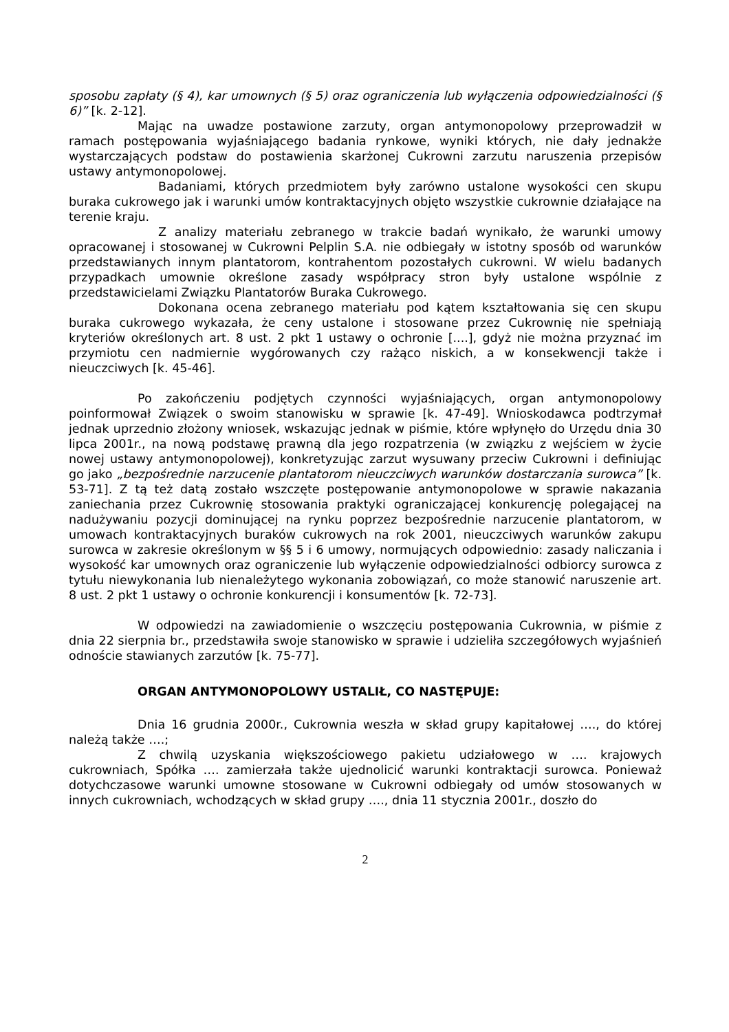sposobu zapłaty (§ 4), kar umownych (§ 5) oraz ograniczenia lub wyłączenia odpowiedzialności (§ 6)” [k. 2-12].
Mając na uwadze postawione zarzuty, organ antymonopolowy przeprowadził w ramach postępowania wyjaśniającego badania rynkowe, wyniki których, nie dały jednakże wystarczających podstaw do postawienia skarżonej Cukrowni zarzutu naruszenia przepisów ustawy antymonopolowej.
Badaniami, których przedmiotem były zarówno ustalone wysokości cen skupu buraka cukrowego jak i warunki umów kontraktacyjnych objęto wszystkie cukrownie działające na terenie kraju.
Z analizy materiału zebranego w trakcie badań wynikało, że warunki umowy opracowanej i stosowanej w Cukrowni Pelplin S.A. nie odbiegały w istotny sposób od warunków przedstawianych innym plantatorom, kontrahentom pozostałych cukrowni. W wielu badanych przypadkach umownie określone zasady współpracy stron były ustalone wspólnie z przedstawicielami Związku Plantatorów Buraka Cukrowego.
Dokonana ocena zebranego materiału pod kątem kształtowania się cen skupu buraka cukrowego wykazała, że ceny ustalone i stosowane przez Cukrownię nie spełniają kryteriów określonych art. 8 ust. 2 pkt 1 ustawy o ochronie [....], gdyż nie można przyznać im przymiotu cen nadmiernie wygórowanych czy rażąco niskich, a w konsekwencji także i nieuczciwych [k. 45-46].
Po zakończeniu podjętych czynności wyjaśniających, organ antymonopolowy poinformował Związek o swoim stanowisku w sprawie [k. 47-49]. Wnioskodawca podtrzymał jednak uprzednio złożony wniosek, wskazując jednak w piśmie, które wpłynęło do Urzędu dnia 30 lipca 2001r., na nową podstawę prawną dla jego rozpatrzenia (w związku z wejściem w życie nowej ustawy antymonopolowej), konkretyzując zarzut wysuwany przeciw Cukrowni i definiując go jako „bezpośrednie narzucenie plantatorom nieuczciwych warunków dostarczania surowca” [k. 53-71]. Z tą też datą zostało wszczęte postępowanie antymonopolowe w sprawie nakazania zaniechania przez Cukrownię stosowania praktyki ograniczającej konkurencję polegającej na nadużywaniu pozycji dominującej na rynku poprzez bezpośrednie narzucenie plantatorom, w umowach kontraktacyjnych buraków cukrowych na rok 2001, nieuczciwych warunków zakupu surowca w zakresie określonym w §§ 5 i 6 umowy, normujących odpowiednio: zasady naliczania i wysokość kar umownych oraz ograniczenie lub wyłączenie odpowiedzialności odbiorcy surowca z tytułu niewykonania lub nienależytego wykonania zobowiązań, co może stanowić naruszenie art. 8 ust. 2 pkt 1 ustawy o ochronie konkurencji i konsumentów [k. 72-73].
W odpowiedzi na zawiadomienie o wszczęciu postępowania Cukrownia, w piśmie z dnia 22 sierpnia br., przedstawiła swoje stanowisko w sprawie i udzieliła szczegółowych wyjaśnień odnoście stawianych zarzutów [k. 75-77].
ORGAN ANTYMONOPOLOWY USTALIŁ, CO NASTĘPUJE:
Dnia 16 grudnia 2000r., Cukrownia weszła w skład grupy kapitałowej …., do której należą także ….;
Z chwilą uzyskania większościowego pakietu udziałowego w …. krajowych cukrowniach, Spółka …. zamierzała także ujednolicić warunki kontraktacji surowca. Ponieważ dotychczasowe warunki umowne stosowane w Cukrowni odbiegały od umów stosowanych w innych cukrowniach, wchodzących w skład grupy …., dnia 11 stycznia 2001r., doszło do
2